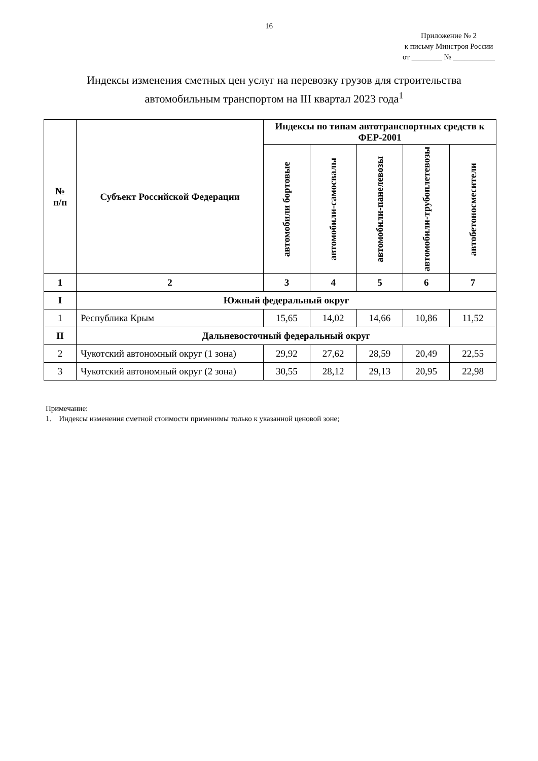16
Приложение № 2
к письму Минстроя России
от ________ № ___________
Индексы изменения сметных цен услуг на перевозку грузов для строительства автомобильным транспортом на III квартал 2023 года<sup>1</sup>
| № п/п | Субъект Российской Федерации | Индексы по типам автотранспортных средств к ФЕР-2001 | | | | |
| --- | --- | --- | --- | --- | --- | --- |
| | | автомобили бортовые | автомобили-самосвалы | автомобили-панелевозы | автомобили-трубоплетевозы | автобетоносмесители |
| 1 | 2 | 3 | 4 | 5 | 6 | 7 |
| I | Южный федеральный округ | | | | | |
| 1 | Республика Крым | 15,65 | 14,02 | 14,66 | 10,86 | 11,52 |
| II | Дальневосточный федеральный округ | | | | | |
| 2 | Чукотский автономный округ (1 зона) | 29,92 | 27,62 | 28,59 | 20,49 | 22,55 |
| 3 | Чукотский автономный округ (2 зона) | 30,55 | 28,12 | 29,13 | 20,95 | 22,98 |
Примечание:
1. Индексы изменения сметной стоимости применимы только к указанной ценовой зоне;